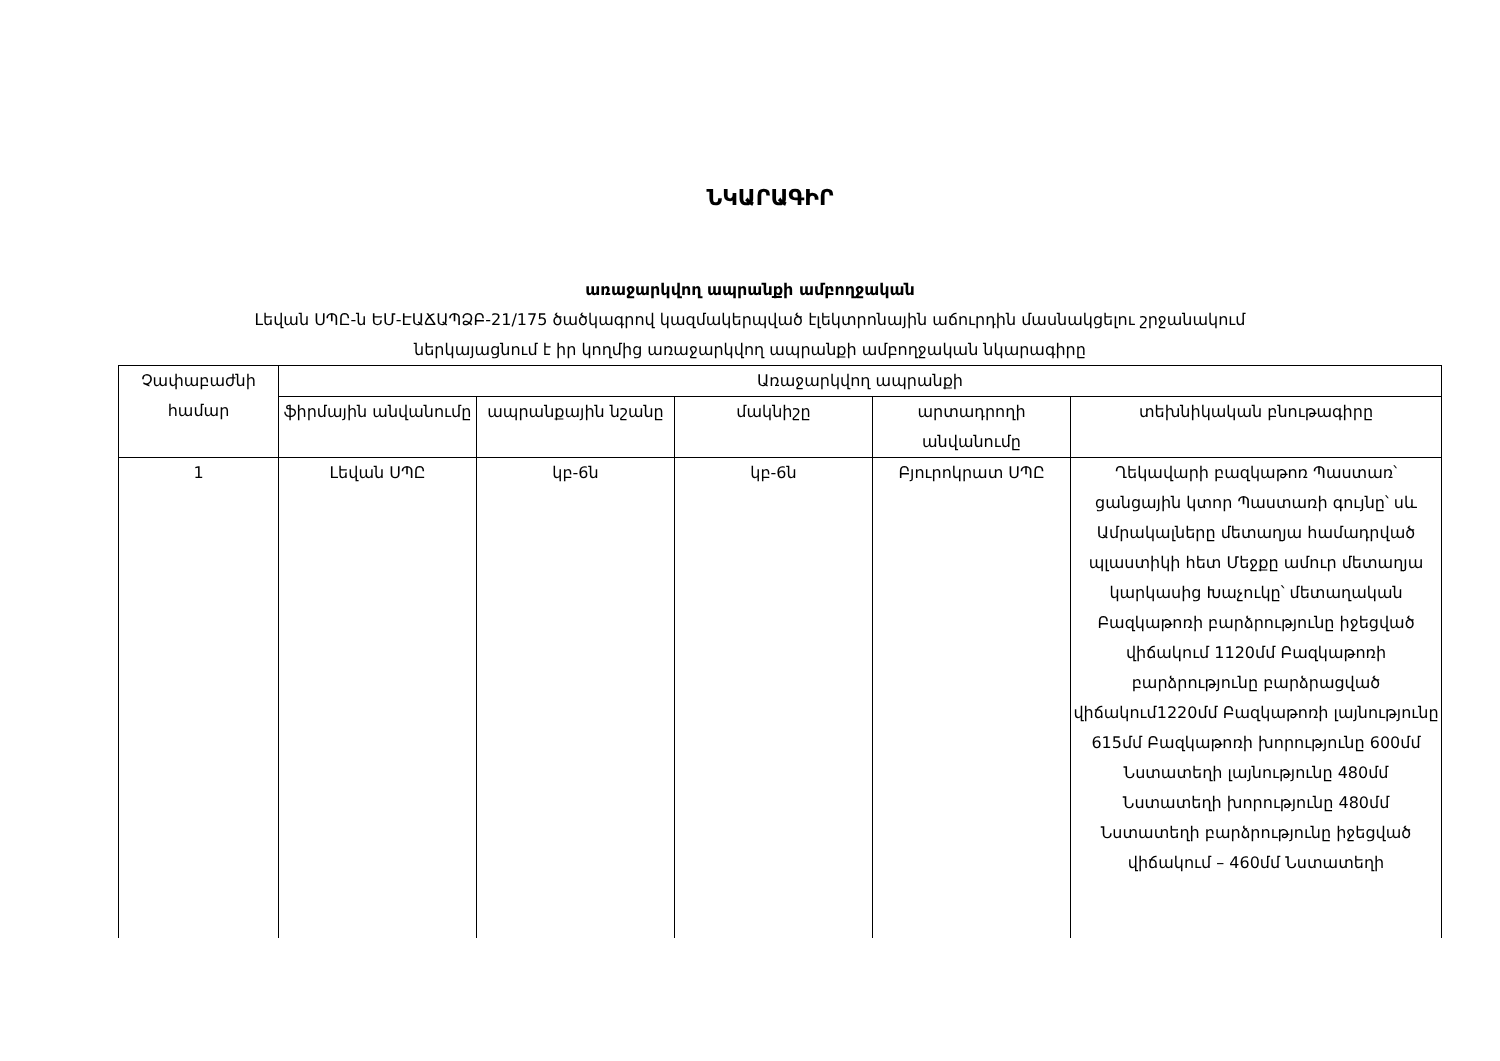ՆԿԱՐԱԳԻՐ
առաջարկվող ապրանքի ամբողջական
Լեվան ՍՊԸ-ն ԵՄ-ԷԱՃԱՊՁԲ-21/175 ծածկագրով կազմակերպված էլեկտրոնային աճուրդին մասնակցելու շրջանակում
ներկայացնում է իր կողմից առաջարկվող ապրանքի ամբողջական նկարագիրը
| Չափաբաժնի համար | Առաջարկվող ապրանքի | | | | |
| --- | --- | --- | --- | --- | --- |
| | ֆիրմային անվանումը | ապրանքային նշանը | մակնիշը | արտադրողի անվանումը | տեխնիկական բնութագիրը |
| 1 | Լեվան ՍՊԸ | կբ-6ն | կբ-6ն | Բյուրոկրատ ՍՊԸ | Ղեկավարի բազկաթոռ Պաստառ՝ ցանցային կտոր Պաստառի գույնը՝ սև Ամրակալները մետաղյա համադրված պլաստիկի հետ Մեջքը ամուր մետաղյա կարկասից Խաչուկը՝ մետաղական Բազկաթոռի բարձրությունը իջեցված վիճակում 1120մմ Բազկաթոռի բարձրությունը բարձրացված վիճակում1220մմ Բազկաթոռի լայնությունը 615մմ Բազկաթոռի խորությունը 600մմ Նստատեղի լայնությունը 480մմ Նստատեղի խորությունը 480մմ Նստատեղի բարձրությունը իջեցված վիճակում – 460մմ Նստատեղի |